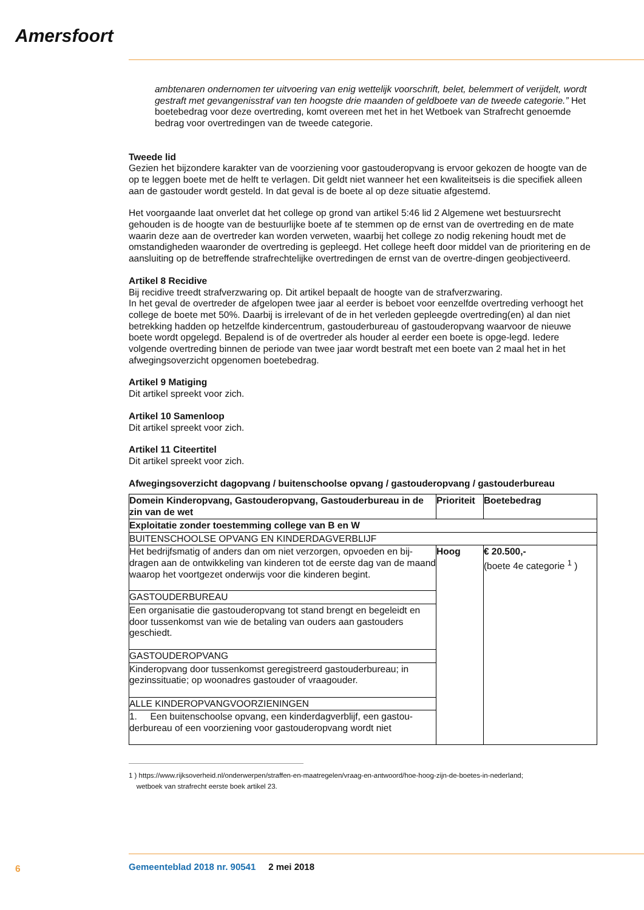Amersfoort
ambtenaren ondernomen ter uitvoering van enig wettelijk voorschrift, belet, belemmert of verijdelt, wordt gestraft met gevangenisstraf van ten hoogste drie maanden of geldboete van de tweede categorie.” Het boetebedrag voor deze overtreding, komt overeen met het in het Wetboek van Strafrecht genoemde bedrag voor overtredingen van de tweede categorie.
Tweede lid
Gezien het bijzondere karakter van de voorziening voor gastouderopvang is ervoor gekozen de hoogte van de op te leggen boete met de helft te verlagen. Dit geldt niet wanneer het een kwaliteitseis is die specifiek alleen aan de gastouder wordt gesteld. In dat geval is de boete al op deze situatie afgestemd.
Het voorgaande laat onverlet dat het college op grond van artikel 5:46 lid 2 Algemene wet bestuursrecht gehouden is de hoogte van de bestuurlijke boete af te stemmen op de ernst van de overtreding en de mate waarin deze aan de overtreder kan worden verweten, waarbij het college zo nodig rekening houdt met de omstandigheden waaronder de overtreding is gepleegd. Het college heeft door middel van de prioritering en de aansluiting op de betreffende strafrechtelijke overtredingen de ernst van de overtre-dingen geobjectiveerd.
Artikel 8 Recidive
Bij recidive treedt strafverzwaring op. Dit artikel bepaalt de hoogte van de strafverzwaring.
In het geval de overtreder de afgelopen twee jaar al eerder is beboet voor eenzelfde overtreding verhoogt het college de boete met 50%. Daarbij is irrelevant of de in het verleden gepleegde overtreding(en) al dan niet betrekking hadden op hetzelfde kindercentrum, gastouderbureau of gastouderopvang waarvoor de nieuwe boete wordt opgelegd. Bepalend is of de overtreder als houder al eerder een boete is opge-legd. Iedere volgende overtreding binnen de periode van twee jaar wordt bestraft met een boete van 2 maal het in het afwegingsoverzicht opgenomen boetebedrag.
Artikel 9 Matiging
Dit artikel spreekt voor zich.
Artikel 10 Samenloop
Dit artikel spreekt voor zich.
Artikel 11 Citeertitel
Dit artikel spreekt voor zich.
Afwegingsoverzicht dagopvang / buitenschoolse opvang / gastouderopvang / gastouderbureau
| Domein Kinderopvang, Gastouderopvang, Gastouderbureau in de zin van de wet | Prioriteit | Boetebedrag |
| --- | --- | --- |
| Exploitatie zonder toestemming college van B en W | | |
| BUITENSCHOOLSE OPVANG EN KINDERDAGVERBLIJF | | |
| Het bedrijfsmatig of anders dan om niet verzorgen, opvoeden en bij-dragen aan de ontwikkeling van kinderen tot de eerste dag van de maand waarop het voortgezet onderwijs voor die kinderen begint. | Hoog | € 20.500,- (boete 4e categorie <sup>1</sup> ) |
| GASTOUDERBUREAU | | |
| Een organisatie die gastouderopvang tot stand brengt en begeleidt en door tussenkomst van wie de betaling van ouders aan gastouders geschiedt. | | |
| GASTOUDEROPVANG | | |
| Kinderopvang door tussenkomst geregistreerd gastouderbureau; in gezinssituatie; op woonadres gastouder of vraagouder. | | |
| ALLE KINDEROPVANGVOORZIENINGEN | | |
| 1. Een buitenschoolse opvang, een kinderdagverblijf, een gastou-derbureau of een voorziening voor gastouderopvang wordt niet | | |
1 ) https://www.rijksoverheid.nl/onderwerpen/straffen-en-maatregelen/vraag-en-antwoord/hoe-hoog-zijn-de-boetes-in-nederland;
wetboek van strafrecht eerste boek artikel 23.
6
Gemeenteblad 2018 nr. 90541 2 mei 2018